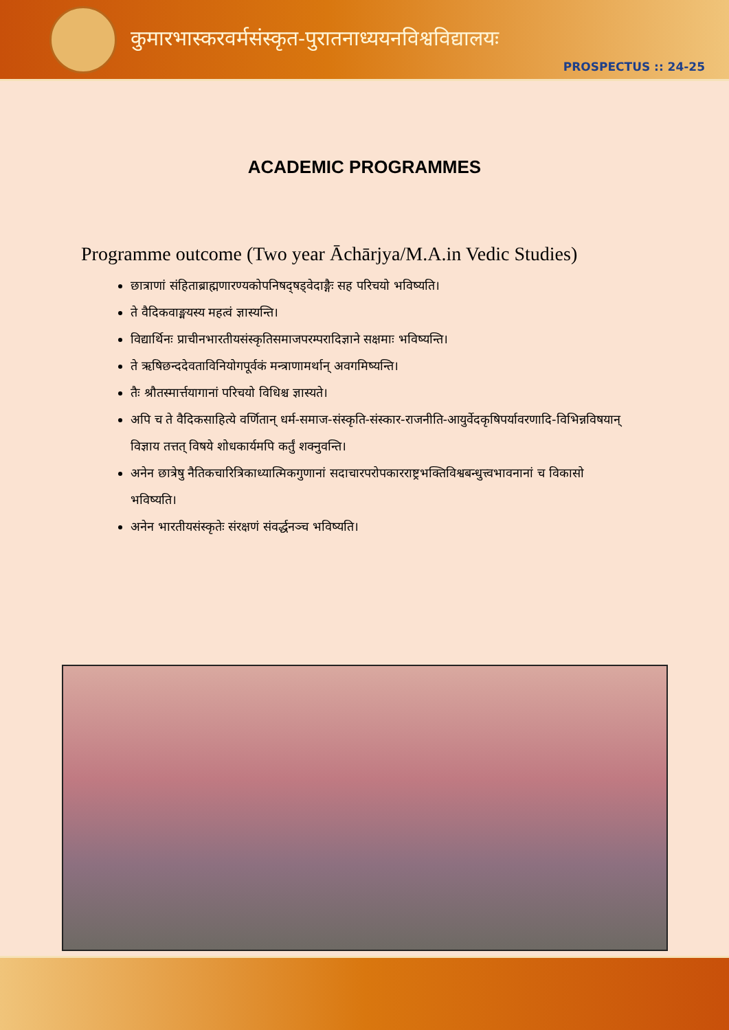कुमारभास्करवर्मसंस्कृत-पुरातनाध्ययनविश्वविद्यालयः
PROSPECTUS :: 24-25
ACADEMIC PROGRAMMES
Programme outcome (Two year Āchārjya/M.A.in Vedic Studies)
छात्राणां संहिताब्राह्मणारण्यकोपनिषद्षड्वेदाङ्गैः सह परिचयो भविष्यति।
ते वैदिकवाङ्मयस्य महत्वं ज्ञास्यन्ति।
विद्यार्थिनः प्राचीनभारतीयसंस्कृतिसमाजपरम्परादिज्ञाने सक्षमाः भविष्यन्ति।
ते ऋषिछन्ददेवताविनियोगपूर्वकं मन्त्राणामर्थान् अवगमिष्यन्ति।
तैः श्रौतस्मार्त्तयागानां परिचयो विधिश्च ज्ञास्यते।
अपि च ते वैदिकसाहित्ये वर्णितान् धर्म-समाज-संस्कृति-संस्कार-राजनीति-आयुर्वेदकृषिपर्यावरणादि-विभिन्नविषयान् विज्ञाय तत्तत् विषये शोधकार्यमपि कर्तुं शक्नुवन्ति।
अनेन छात्रेषु नैतिकचारित्रिकाध्यात्मिकगुणानां सदाचारपरोपकारराष्ट्रभक्तिविश्वबन्धुत्त्वभावनानां च विकासो भविष्यति।
अनेन भारतीयसंस्कृतेः संरक्षणं संवर्द्धनञ्च भविष्यति।